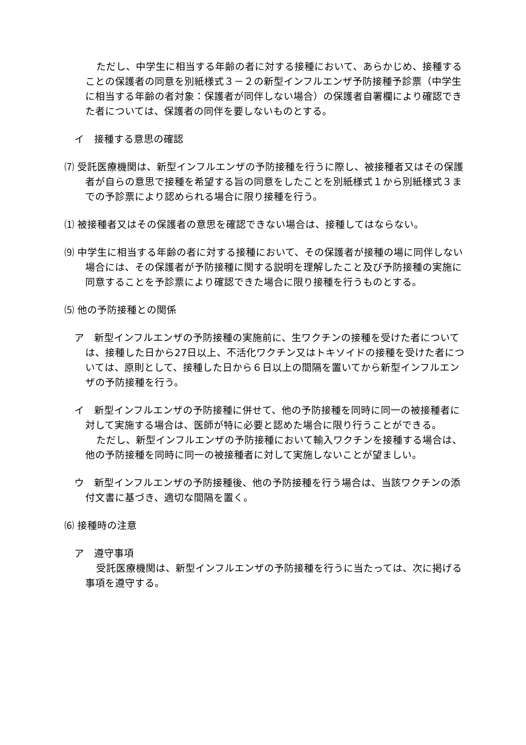ただし、中学生に相当する年齢の者に対する接種において、あらかじめ、接種することの保護者の同意を別紙様式３－２の新型インフルエンザ予防接種予診票（中学生に相当する年齢の者対象：保護者が同伴しない場合）の保護者自署欄により確認できた者については、保護者の同伴を要しないものとする。
イ　接種する意思の確認
⑺ 受託医療機関は、新型インフルエンザの予防接種を行うに際し、被接種者又はその保護者が自らの意思で接種を希望する旨の同意をしたことを別紙様式１から別紙様式３までの予診票により認められる場合に限り接種を行う。
⑴ 被接種者又はその保護者の意思を確認できない場合は、接種してはならない。
⑼ 中学生に相当する年齢の者に対する接種において、その保護者が接種の場に同伴しない場合には、その保護者が予防接種に関する説明を理解したこと及び予防接種の実施に同意することを予診票により確認できた場合に限り接種を行うものとする。
⑸ 他の予防接種との関係
ア　新型インフルエンザの予防接種の実施前に、生ワクチンの接種を受けた者については、接種した日から27日以上、不活化ワクチン又はトキソイドの接種を受けた者については、原則として、接種した日から６日以上の間隔を置いてから新型インフルエンザの予防接種を行う。
イ　新型インフルエンザの予防接種に併せて、他の予防接種を同時に同一の被接種者に対して実施する場合は、医師が特に必要と認めた場合に限り行うことができる。
ただし、新型インフルエンザの予防接種において輸入ワクチンを接種する場合は、他の予防接種を同時に同一の被接種者に対して実施しないことが望ましい。
ウ　新型インフルエンザの予防接種後、他の予防接種を行う場合は、当該ワクチンの添付文書に基づき、適切な間隔を置く。
⑹ 接種時の注意
ア　遵守事項
受託医療機関は、新型インフルエンザの予防接種を行うに当たっては、次に掲げる事項を遵守する。